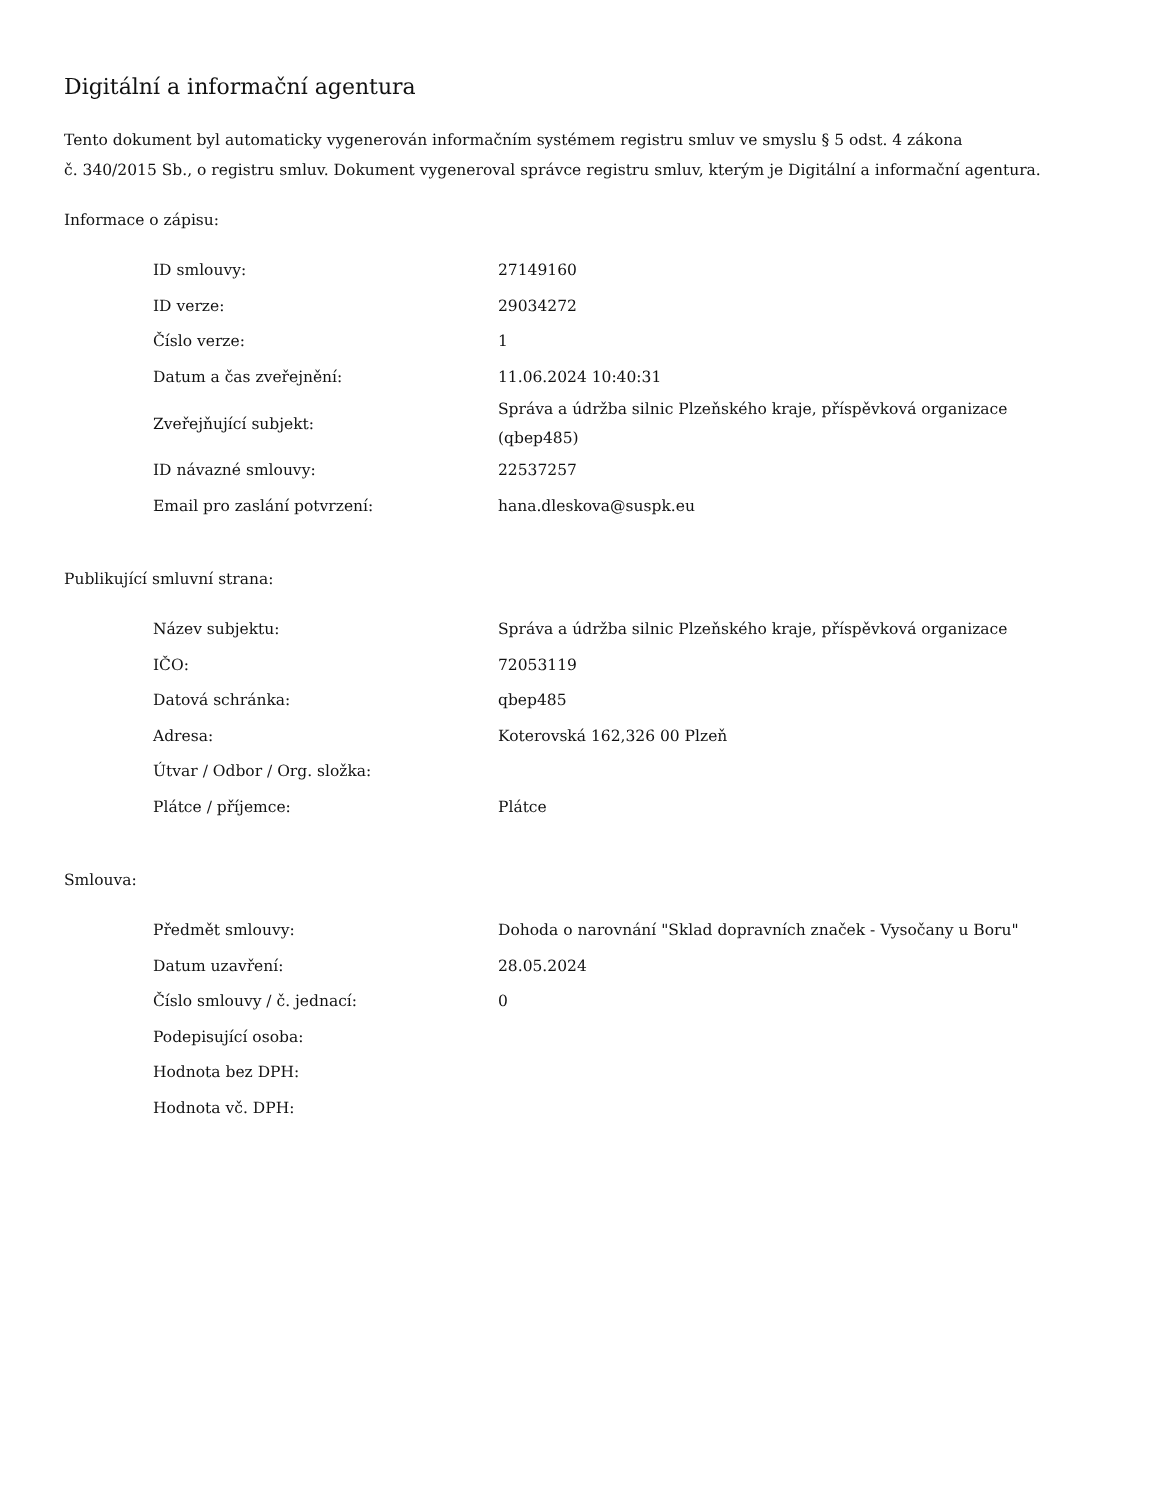Digitální a informační agentura
Tento dokument byl automaticky vygenerován informačním systémem registru smluv ve smyslu § 5 odst. 4 zákona
č. 340/2015 Sb., o registru smluv. Dokument vygeneroval správce registru smluv, kterým je Digitální a informační agentura.
Informace o zápisu:
| ID smlouvy: | 27149160 |
| ID verze: | 29034272 |
| Číslo verze: | 1 |
| Datum a čas zveřejnění: | 11.06.2024 10:40:31 |
| Zveřejňující subjekt: | Správa a údržba silnic Plzeňského kraje, příspěvková organizace (qbep485) |
| ID návazné smlouvy: | 22537257 |
| Email pro zaslání potvrzení: | hana.dleskova@suspk.eu |
Publikující smluvní strana:
| Název subjektu: | Správa a údržba silnic Plzeňského kraje, příspěvková organizace |
| IČO: | 72053119 |
| Datová schránka: | qbep485 |
| Adresa: | Koterovská 162,326 00 Plzeň |
| Útvar / Odbor / Org. složka: | |
| Plátce / příjemce: | Plátce |
Smlouva:
| Předmět smlouvy: | Dohoda o narovnání "Sklad dopravních značek - Vysočany u Boru" |
| Datum uzavření: | 28.05.2024 |
| Číslo smlouvy / č. jednací: | 0 |
| Podepisující osoba: | |
| Hodnota bez DPH: | |
| Hodnota vč. DPH: | |